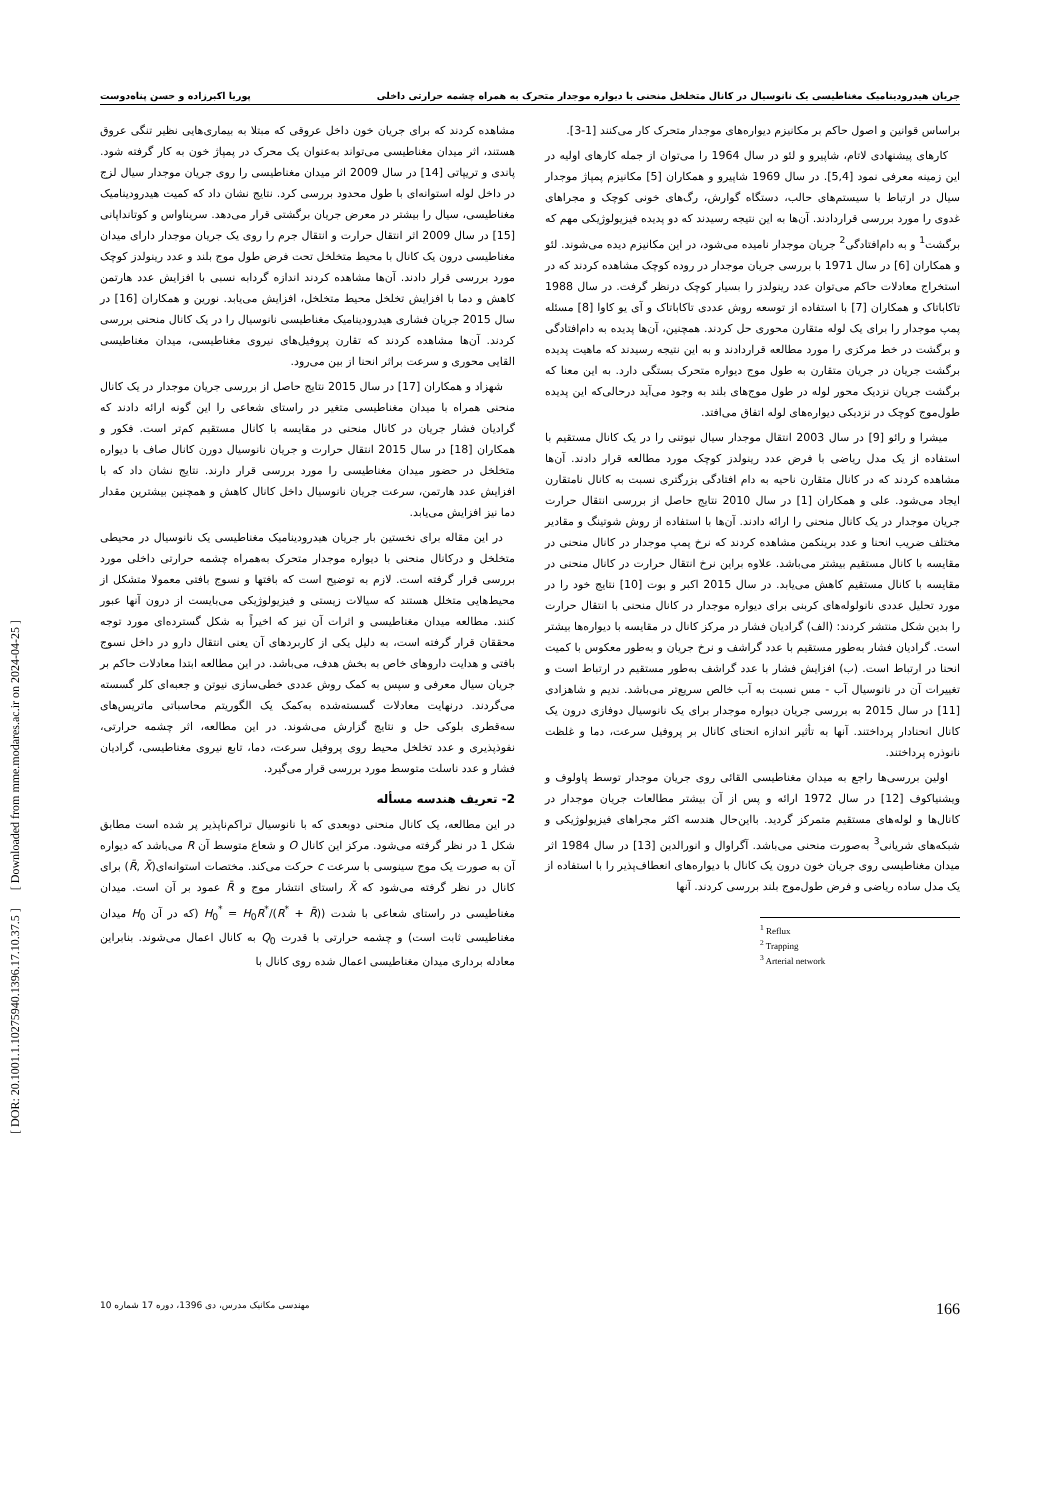[ DOR: 20.1001.1.10275940.1396.17.10.37.5 ] [ Downloaded from mme.modares.ac.ir on 2024-04-25 ]
جریان هیدرودینامیک مغناطیسی یک نانوسیال در کانال متخلخل منحنی با دیواره موجدار متحرک به همراه چشمه حرارتی داخلی پوریا اکبرزاده و حسن پناه‌دوست
براساس قوانین و اصول حاکم بر مکانیزم دیواره‌های موجدار متحرک کار می‌کنند [1-3].
کارهای پیشنهادی لاتام، شاپیرو و لئو در سال 1964 را می‌توان از جمله کارهای اولیه در این زمینه معرفی نمود [5,4]. در سال 1969 شاپیرو و همکاران [5] مکانیزم پمپاژ موجدار سیال در ارتباط با سیستم‌های حالب، دستگاه گوارش، رگ‌های خونی کوچک و مجراهای غدوی را مورد بررسی قراردادند. آن‌ها به این نتیجه رسیدند که دو پدیده فیزیولوژیکی مهم که برگشت<sup>1</sup> و به دام‌افتادگی<sup>2</sup> جریان موجدار نامیده می‌شود، در این مکانیزم دیده می‌شوند. لئو و همکاران [6] در سال 1971 با بررسی جریان موجدار در روده کوچک مشاهده کردند که در استخراج معادلات حاکم می‌توان عدد رینولدز را بسیار کوچک درنظر گرفت. در سال 1988 تاکاباتاک و همکاران [7] با استفاده از توسعه روش عددی تاکاباتاک و آی یو کاوا [8] مسئله پمپ موجدار را برای یک لوله متقارن محوری حل کردند. همچنین، آن‌ها پدیده به دام‌افتادگی و برگشت در خط مرکزی را مورد مطالعه قراردادند و به این نتیجه رسیدند که ماهیت پدیده برگشت جریان در جریان متقارن به طول موج دیواره متحرک بستگی دارد. به این معنا که برگشت جریان نزدیک محور لوله در طول موج‌های بلند به وجود می‌آید درحالی‌که این پدیده طول‌موج کوچک در نزدیکی دیواره‌های لوله اتفاق می‌افتد.
میشرا و رائو [9] در سال 2003 انتقال موجدار سیال نیوتنی را در یک کانال مستقیم با استفاده از یک مدل ریاضی با فرض عدد رینولدز کوچک مورد مطالعه قرار دادند. آن‌ها مشاهده کردند که در کانال متقارن ناحیه به دام افتادگی بزرگتری نسبت به کانال نامتقارن ایجاد می‌شود. علی و همکاران [1] در سال 2010 نتایج حاصل از بررسی انتقال حرارت جریان موجدار در یک کانال منحنی را ارائه دادند. آن‌ها با استفاده از روش شوتینگ و مقادیر مختلف ضریب انحنا و عدد برینکمن مشاهده کردند که نرخ پمپ موجدار در کانال منحنی در مقایسه با کانال مستقیم بیشتر می‌باشد. علاوه براین نرخ انتقال حرارت در کانال منحنی در مقایسه با کانال مستقیم کاهش می‌یابد. در سال 2015 اکبر و بوت [10] نتایج خود را در مورد تحلیل عددی نانولوله‌های کربنی برای دیواره موجدار در کانال منحنی با انتقال حرارت را بدین شکل منتشر کردند: (الف) گرادیان فشار در مرکز کانال در مقایسه با دیواره‌ها بیشتر است. گرادیان فشار به‌طور مستقیم با عدد گراشف و نرخ جریان و به‌طور معکوس با کمیت انحنا در ارتباط است. (ب) افزایش فشار با عدد گراشف به‌طور مستقیم در ارتباط است و تغییرات آن در نانوسیال آب - مس نسبت به آب خالص سریع‌تر می‌باشد. ندیم و شاهزادی [11] در سال 2015 به بررسی جریان دیواره موجدار برای یک نانوسیال دوفازی درون یک کانال انحنادار پرداختند. آنها به تأثیر اندازه انحنای کانال بر پروفیل سرعت، دما و غلظت نانوذره پرداختند.
اولین بررسی‌ها راجع به میدان مغناطیسی القائی روی جریان موجدار توسط پاولوف و ویشنیاکوف [12] در سال 1972 ارائه و پس از آن بیشتر مطالعات جریان موجدار در کانال‌ها و لوله‌های مستقیم متمرکز گردید. بااین‌حال هندسه اکثر مجراهای فیزیولوژیکی و شبکه‌های شریانی<sup>3</sup> به‌صورت منحنی می‌باشد. آگراوال و انورالدین [13] در سال 1984 اثر میدان مغناطیسی روی جریان خون درون یک کانال با دیواره‌های انعطاف‌پذیر را با استفاده از یک مدل ساده ریاضی و فرض طول‌موج بلند بررسی کردند. آنها
<sup>1</sup> Reflux
<sup>2</sup> Trapping
<sup>3</sup> Arterial network
مشاهده کردند که برای جریان خون داخل عروقی که مبتلا به بیماری‌هایی نظیر تنگی عروق هستند، اثر میدان مغناطیسی می‌تواند به‌عنوان یک محرک در پمپاژ خون به کار گرفته شود. پاندی و تریپاتی [14] در سال 2009 اثر میدان مغناطیسی را روی جریان موجدار سیال لزج در داخل لوله استوانه‌ای با طول محدود بررسی کرد. نتایج نشان داد که کمیت هیدرودینامیک مغناطیسی، سیال را بیشتر در معرض جریان برگشتی قرار می‌دهد. سریناواس و کوتانداپانی [15] در سال 2009 اثر انتقال حرارت و انتقال جرم را روی یک جریان موجدار دارای میدان مغناطیسی درون یک کانال با محیط متخلخل تحت فرض طول موج بلند و عدد رینولدز کوچک مورد بررسی قرار دادند. آن‌ها مشاهده کردند اندازه گردابه نسبی با افزایش عدد هارتمن کاهش و دما با افزایش تخلخل محیط متخلخل، افزایش می‌یابد. نورین و همکاران [16] در سال 2015 جریان فشاری هیدرودینامیک مغناطیسی نانوسیال را در یک کانال منحنی بررسی کردند. آن‌ها مشاهده کردند که تقارن پروفیل‌های نیروی مغناطیسی، میدان مغناطیسی القایی محوری و سرعت براثر انحنا از بین می‌رود.
شهزاد و همکاران [17] در سال 2015 نتایج حاصل از بررسی جریان موجدار در یک کانال منحنی همراه با میدان مغناطیسی متغیر در راستای شعاعی را این گونه ارائه دادند که گرادیان فشار جریان در کانال منحنی در مقایسه با کانال مستقیم کم‌تر است. فکور و همکاران [18] در سال 2015 انتقال حرارت و جریان نانوسیال دورن کانال صاف با دیواره متخلخل در حضور میدان مغناطیسی را مورد بررسی قرار دارند. نتایج نشان داد که با افزایش عدد هارتمن، سرعت جریان نانوسیال داخل کانال کاهش و همچنین بیشترین مقدار دما نیز افزایش می‌یابد.
در این مقاله برای نخستین بار جریان هیدرودینامیک مغناطیسی یک نانوسیال در محیطی متخلخل و درکانال منحنی با دیواره موجدار متحرک به‌همراه چشمه حرارتی داخلی مورد بررسی قرار گرفته است. لازم به توضیح است که بافتها و نسوج بافتی معمولا متشکل از محیط‌هایی متخلل هستند که سیالات زیستی و فیزیولوژیکی می‌بایست از درون آنها عبور کنند. مطالعه میدان مغناطیسی و اثرات آن نیز که اخیراً به شکل گسترده‌ای مورد توجه محققان قرار گرفته است، به دلیل یکی از کاربردهای آن یعنی انتقال دارو در داخل نسوج بافتی و هدایت داروهای خاص به بخش هدف، می‌باشد. در این مطالعه ابتدا معادلات حاکم بر جریان سیال معرفی و سپس به کمک روش عددی خطی‌سازی نیوتن و جعبه‌ای کلر گسسته می‌گردند. درنهایت معادلات گسسته‌شده به‌کمک یک الگوریتم محاسباتی ماتریس‌های سه‌قطری بلوکی حل و نتایج گزارش می‌شوند. در این مطالعه، اثر چشمه حرارتی، نفوذپذیری و عدد تخلخل محیط روی پروفیل سرعت، دما، تابع نیروی مغناطیسی، گرادیان فشار و عدد ناسلت متوسط مورد بررسی قرار می‌گیرد.
2- تعریف هندسه مسأله
در این مطالعه، یک کانال منحنی دوبعدی که با نانوسیال تراکم‌ناپذیر پر شده است مطابق شکل 1 در نظر گرفته می‌شود. مرکز این کانال O و شعاع متوسط آن R می‌باشد که دیواره آن به صورت یک موج سینوسی با سرعت c حرکت می‌کند. مختصات استوانه‌ای(R̄, X̄) برای کانال در نظر گرفته می‌شود که X̄ راستای انتشار موج و R̄ عمود بر آن است. میدان مغناطیسی در راستای شعاعی با شدت (H<sub>0</sub><sup>*</sup> = H<sub>0</sub>R<sup>*</sup>/(R<sup>*</sup> + R̄) (که در آن H<sub>0</sub> میدان مغناطیسی ثابت است) و چشمه حرارتی با قدرت Q<sub>0</sub> به کانال اعمال می‌شوند. بنابراین معادله برداری میدان مغناطیسی اعمال شده روی کانال با
166 مهندسی مکانیک مدرس، دی 1396، دوره 17 شماره 10